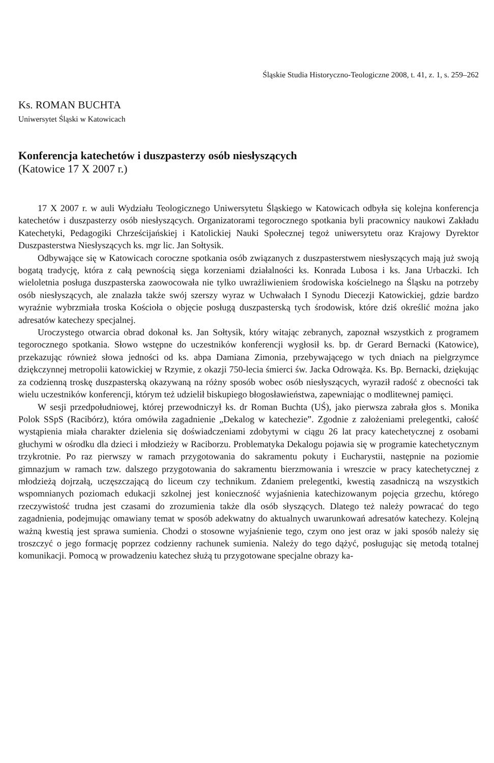Śląskie Studia Historyczno-Teologiczne 2008, t. 41, z. 1, s. 259–262
Ks. ROMAN BUCHTA
Uniwersytet Śląski w Katowicach
Konferencja katechetów i duszpasterzy osób niesłyszących
(Katowice 17 X 2007 r.)
17 X 2007 r. w auli Wydziału Teologicznego Uniwersytetu Śląskiego w Katowicach odbyła się kolejna konferencja katechetów i duszpasterzy osób niesłyszących. Organizatorami tegorocznego spotkania byli pracownicy naukowi Zakładu Katechetyki, Pedagogiki Chrześcijańskiej i Katolickiej Nauki Społecznej tegoż uniwersytetu oraz Krajowy Dyrektor Duszpasterstwa Niesłyszących ks. mgr lic. Jan Sołtysik.
Odbywające się w Katowicach coroczne spotkania osób związanych z duszpasterstwem niesłyszących mają już swoją bogatą tradycję, która z całą pewnością sięga korzeniami działalności ks. Konrada Lubosa i ks. Jana Urbaczki. Ich wieloletnia posługa duszpasterska zaowocowała nie tylko uwrażliwieniem środowiska kościelnego na Śląsku na potrzeby osób niesłyszących, ale znalazła także swój szerszy wyraz w Uchwałach I Synodu Diecezji Katowickiej, gdzie bardzo wyraźnie wybrzmiała troska Kościoła o objęcie posługą duszpasterską tych środowisk, które dziś określić można jako adresatów katechezy specjalnej.
Uroczystego otwarcia obrad dokonał ks. Jan Sołtysik, który witając zebranych, zapoznał wszystkich z programem tegorocznego spotkania. Słowo wstępne do uczestników konferencji wygłosił ks. bp. dr Gerard Bernacki (Katowice), przekazując również słowa jedności od ks. abpa Damiana Zimonia, przebywającego w tych dniach na pielgrzymce dziękczynnej metropolii katowickiej w Rzymie, z okazji 750-lecia śmierci św. Jacka Odrowąża. Ks. Bp. Bernacki, dziękując za codzienną troskę duszpasterską okazywaną na różny sposób wobec osób niesłyszących, wyraził radość z obecności tak wielu uczestników konferencji, którym też udzielił biskupiego błogosławieństwa, zapewniając o modlitewnej pamięci.
W sesji przedpołudniowej, której przewodniczył ks. dr Roman Buchta (UŚ), jako pierwsza zabrała głos s. Monika Polok SSpS (Racibórz), która omówiła zagadnienie „Dekalog w katechezie”. Zgodnie z założeniami prelegentki, całość wystąpienia miała charakter dzielenia się doświadczeniami zdobytymi w ciągu 26 lat pracy katechetycznej z osobami głuchymi w ośrodku dla dzieci i młodzieży w Raciborzu. Problematyka Dekalogu pojawia się w programie katechetycznym trzykrotnie. Po raz pierwszy w ramach przygotowania do sakramentu pokuty i Eucharystii, następnie na poziomie gimnazjum w ramach tzw. dalszego przygotowania do sakramentu bierzmowania i wreszcie w pracy katechetycznej z młodzieżą dojrzałą, uczęszczającą do liceum czy technikum. Zdaniem prelegentki, kwestią zasadniczą na wszystkich wspomnianych poziomach edukacji szkolnej jest konieczność wyjaśnienia katechizowanym pojęcia grzechu, którego rzeczywistość trudna jest czasami do zrozumienia także dla osób słyszących. Dlatego też należy powracać do tego zagadnienia, podejmując omawiany temat w sposób adekwatny do aktualnych uwarunkowań adresatów katechezy. Kolejną ważną kwestią jest sprawa sumienia. Chodzi o stosowne wyjaśnienie tego, czym ono jest oraz w jaki sposób należy się troszczyć o jego formację poprzez codzienny rachunek sumienia. Należy do tego dążyć, posługując się metodą totalnej komunikacji. Pomocą w prowadzeniu katechez służą tu przygotowane specjalne obrazy ka-